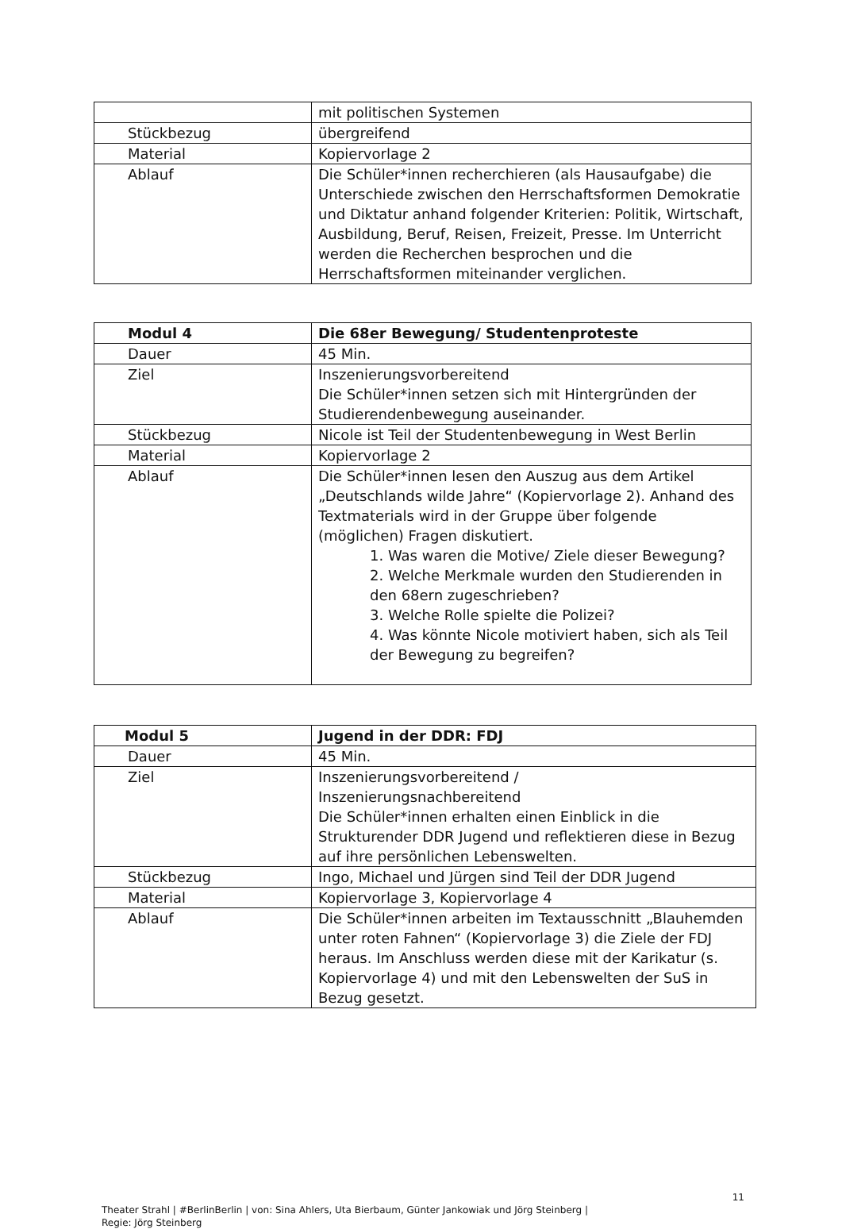| | mit politischen Systemen |
| Stückbezug | übergreifend |
| Material | Kopiervorlage 2 |
| Ablauf | Die Schüler*innen recherchieren (als Hausaufgabe) die Unterschiede zwischen den Herrschaftsformen Demokratie und Diktatur anhand folgender Kriterien: Politik, Wirtschaft, Ausbildung, Beruf, Reisen, Freizeit, Presse. Im Unterricht werden die Recherchen besprochen und die Herrschaftsformen miteinander verglichen. |
| Modul 4 | Die 68er Bewegung/ Studentenproteste |
| --- | --- |
| Dauer | 45 Min. |
| Ziel | Inszenierungsvorbereitend Die Schüler*innen setzen sich mit Hintergründen der Studierendenbewegung auseinander. |
| Stückbezug | Nicole ist Teil der Studentenbewegung in West Berlin |
| Material | Kopiervorlage 2 |
| Ablauf | Die Schüler*innen lesen den Auszug aus dem Artikel „Deutschlands wilde Jahre“ (Kopiervorlage 2). Anhand des Textmaterials wird in der Gruppe über folgende (möglichen) Fragen diskutiert. 1. Was waren die Motive/ Ziele dieser Bewegung? 2. Welche Merkmale wurden den Studierenden in den 68ern zugeschrieben? 3. Welche Rolle spielte die Polizei? 4. Was könnte Nicole motiviert haben, sich als Teil der Bewegung zu begreifen? |
| Modul 5 | Jugend in der DDR: FDJ |
| --- | --- |
| Dauer | 45 Min. |
| Ziel | Inszenierungsvorbereitend / Inszenierungsnachbereitend Die Schüler*innen erhalten einen Einblick in die Strukturender DDR Jugend und reflektieren diese in Bezug auf ihre persönlichen Lebenswelten. |
| Stückbezug | Ingo, Michael und Jürgen sind Teil der DDR Jugend |
| Material | Kopiervorlage 3, Kopiervorlage 4 |
| Ablauf | Die Schüler*innen arbeiten im Textausschnitt „Blauhemden unter roten Fahnen“ (Kopiervorlage 3) die Ziele der FDJ heraus. Im Anschluss werden diese mit der Karikatur (s. Kopiervorlage 4) und mit den Lebenswelten der SuS in Bezug gesetzt. |
11
Theater Strahl | #BerlinBerlin | von: Sina Ahlers, Uta Bierbaum, Günter Jankowiak und Jörg Steinberg |
Regie: Jörg Steinberg